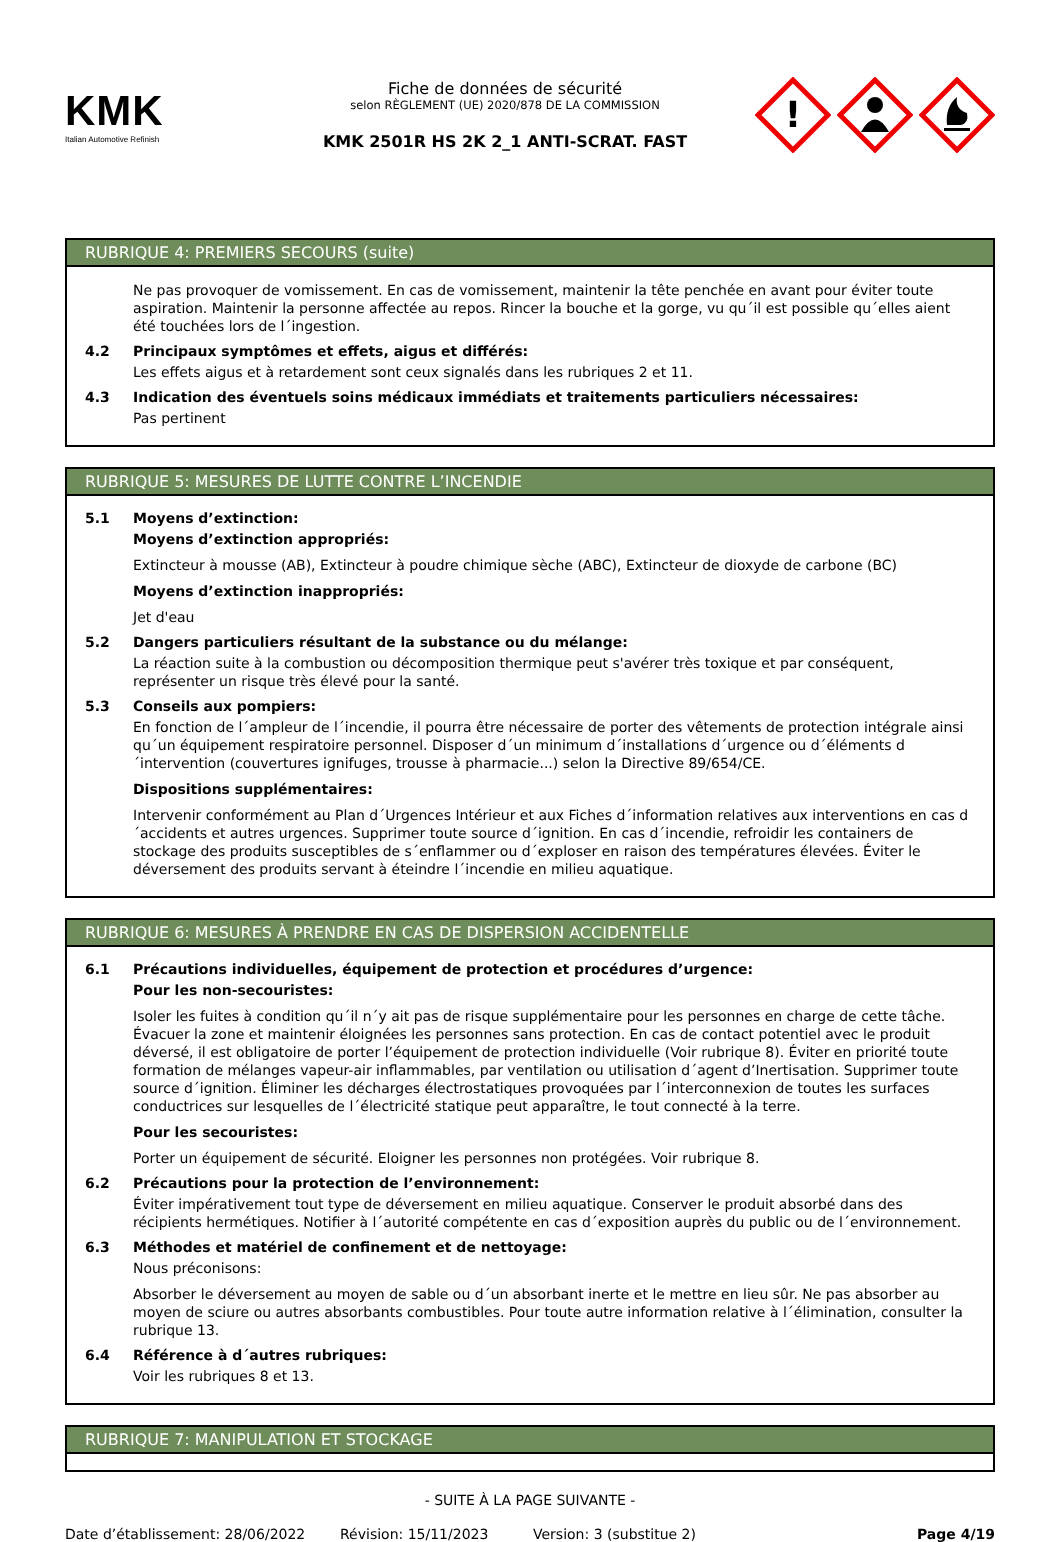KMK
Italian Automotive Refinish
Fiche de données de sécurité
selon RÈGLEMENT (UE) 2020/878 DE LA COMMISSION
KMK 2501R HS 2K 2_1 ANTI-SCRAT. FAST
!
RUBRIQUE 4: PREMIERS SECOURS (suite)
Ne pas provoquer de vomissement. En cas de vomissement, maintenir la tête penchée en avant pour éviter toute aspiration. Maintenir la personne affectée au repos. Rincer la bouche et la gorge, vu qu´il est possible qu´elles aient été touchées lors de l´ingestion.
4.2 Principaux symptômes et effets, aigus et différés:
Les effets aigus et à retardement sont ceux signalés dans les rubriques 2 et 11.
4.3 Indication des éventuels soins médicaux immédiats et traitements particuliers nécessaires:
Pas pertinent
RUBRIQUE 5: MESURES DE LUTTE CONTRE L’INCENDIE
5.1 Moyens d’extinction:
Moyens d’extinction appropriés:
Extincteur à mousse (AB), Extincteur à poudre chimique sèche (ABC), Extincteur de dioxyde de carbone (BC)
Moyens d’extinction inappropriés:
Jet d'eau
5.2 Dangers particuliers résultant de la substance ou du mélange:
La réaction suite à la combustion ou décomposition thermique peut s'avérer très toxique et par conséquent, représenter un risque très élevé pour la santé.
5.3 Conseils aux pompiers:
En fonction de l´ampleur de l´incendie, il pourra être nécessaire de porter des vêtements de protection intégrale ainsi qu´un équipement respiratoire personnel. Disposer d´un minimum d´installations d´urgence ou d´éléments d´intervention (couvertures ignifuges, trousse à pharmacie...) selon la Directive 89/654/CE.
Dispositions supplémentaires:
Intervenir conformément au Plan d´Urgences Intérieur et aux Fiches d´information relatives aux interventions en cas d´accidents et autres urgences. Supprimer toute source d´ignition. En cas d´incendie, refroidir les containers de stockage des produits susceptibles de s´enflammer ou d´exploser en raison des températures élevées. Éviter le déversement des produits servant à éteindre l´incendie en milieu aquatique.
RUBRIQUE 6: MESURES À PRENDRE EN CAS DE DISPERSION ACCIDENTELLE
6.1 Précautions individuelles, équipement de protection et procédures d’urgence:
Pour les non-secouristes:
Isoler les fuites à condition qu´il n´y ait pas de risque supplémentaire pour les personnes en charge de cette tâche. Évacuer la zone et maintenir éloignées les personnes sans protection. En cas de contact potentiel avec le produit déversé, il est obligatoire de porter l’équipement de protection individuelle (Voir rubrique 8). Éviter en priorité toute formation de mélanges vapeur-air inflammables, par ventilation ou utilisation d´agent d’Inertisation. Supprimer toute source d´ignition. Éliminer les décharges électrostatiques provoquées par l´interconnexion de toutes les surfaces conductrices sur lesquelles de l´électricité statique peut apparaître, le tout connecté à la terre.
Pour les secouristes:
Porter un équipement de sécurité. Eloigner les personnes non protégées. Voir rubrique 8.
6.2 Précautions pour la protection de l’environnement:
Éviter impérativement tout type de déversement en milieu aquatique. Conserver le produit absorbé dans des récipients hermétiques. Notifier à l´autorité compétente en cas d´exposition auprès du public ou de l´environnement.
6.3 Méthodes et matériel de confinement et de nettoyage:
Nous préconisons:
Absorber le déversement au moyen de sable ou d´un absorbant inerte et le mettre en lieu sûr. Ne pas absorber au moyen de sciure ou autres absorbants combustibles. Pour toute autre information relative à l´élimination, consulter la rubrique 13.
6.4 Référence à d´autres rubriques:
Voir les rubriques 8 et 13.
RUBRIQUE 7: MANIPULATION ET STOCKAGE
- SUITE À LA PAGE SUIVANTE -
Date d’établissement: 28/06/2022 Révision: 15/11/2023 Version: 3 (substitue 2) Page 4/19